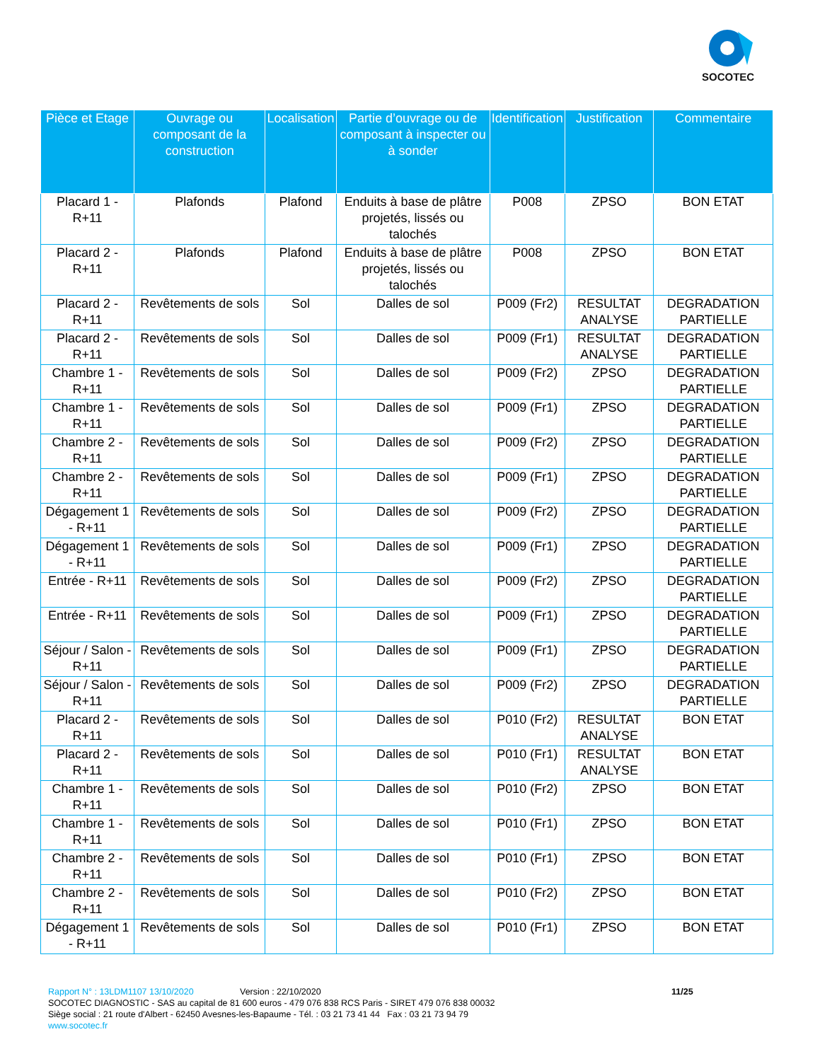SOCOTEC
| Pièce et Etage | Ouvrage ou composant de la construction | Localisation | Partie d’ouvrage ou de composant à inspecter ou à sonder | Identification | Justification | Commentaire |
| --- | --- | --- | --- | --- | --- | --- |
| Placard 1 - R+11 | Plafonds | Plafond | Enduits à base de plâtre projetés, lissés ou talochés | P008 | ZPSO | BON ETAT |
| Placard 2 - R+11 | Plafonds | Plafond | Enduits à base de plâtre projetés, lissés ou talochés | P008 | ZPSO | BON ETAT |
| Placard 2 - R+11 | Revêtements de sols | Sol | Dalles de sol | P009 (Fr2) | RESULTAT ANALYSE | DEGRADATION PARTIELLE |
| Placard 2 - R+11 | Revêtements de sols | Sol | Dalles de sol | P009 (Fr1) | RESULTAT ANALYSE | DEGRADATION PARTIELLE |
| Chambre 1 - R+11 | Revêtements de sols | Sol | Dalles de sol | P009 (Fr2) | ZPSO | DEGRADATION PARTIELLE |
| Chambre 1 - R+11 | Revêtements de sols | Sol | Dalles de sol | P009 (Fr1) | ZPSO | DEGRADATION PARTIELLE |
| Chambre 2 - R+11 | Revêtements de sols | Sol | Dalles de sol | P009 (Fr2) | ZPSO | DEGRADATION PARTIELLE |
| Chambre 2 - R+11 | Revêtements de sols | Sol | Dalles de sol | P009 (Fr1) | ZPSO | DEGRADATION PARTIELLE |
| Dégagement 1 - R+11 | Revêtements de sols | Sol | Dalles de sol | P009 (Fr2) | ZPSO | DEGRADATION PARTIELLE |
| Dégagement 1 - R+11 | Revêtements de sols | Sol | Dalles de sol | P009 (Fr1) | ZPSO | DEGRADATION PARTIELLE |
| Entrée - R+11 | Revêtements de sols | Sol | Dalles de sol | P009 (Fr2) | ZPSO | DEGRADATION PARTIELLE |
| Entrée - R+11 | Revêtements de sols | Sol | Dalles de sol | P009 (Fr1) | ZPSO | DEGRADATION PARTIELLE |
| Séjour / Salon - R+11 | Revêtements de sols | Sol | Dalles de sol | P009 (Fr1) | ZPSO | DEGRADATION PARTIELLE |
| Séjour / Salon - R+11 | Revêtements de sols | Sol | Dalles de sol | P009 (Fr2) | ZPSO | DEGRADATION PARTIELLE |
| Placard 2 - R+11 | Revêtements de sols | Sol | Dalles de sol | P010 (Fr2) | RESULTAT ANALYSE | BON ETAT |
| Placard 2 - R+11 | Revêtements de sols | Sol | Dalles de sol | P010 (Fr1) | RESULTAT ANALYSE | BON ETAT |
| Chambre 1 - R+11 | Revêtements de sols | Sol | Dalles de sol | P010 (Fr2) | ZPSO | BON ETAT |
| Chambre 1 - R+11 | Revêtements de sols | Sol | Dalles de sol | P010 (Fr1) | ZPSO | BON ETAT |
| Chambre 2 - R+11 | Revêtements de sols | Sol | Dalles de sol | P010 (Fr1) | ZPSO | BON ETAT |
| Chambre 2 - R+11 | Revêtements de sols | Sol | Dalles de sol | P010 (Fr2) | ZPSO | BON ETAT |
| Dégagement 1 - R+11 | Revêtements de sols | Sol | Dalles de sol | P010 (Fr1) | ZPSO | BON ETAT |
Rapport N° : 13LDM1107 13/10/2020 Version : 22/10/2020 11/25
SOCOTEC DIAGNOSTIC - SAS au capital de 81 600 euros - 479 076 838 RCS Paris - SIRET 479 076 838 00032
Siège social : 21 route d'Albert - 62450 Avesnes-les-Bapaume - Tél. : 03 21 73 41 44 Fax : 03 21 73 94 79
www.socotec.fr